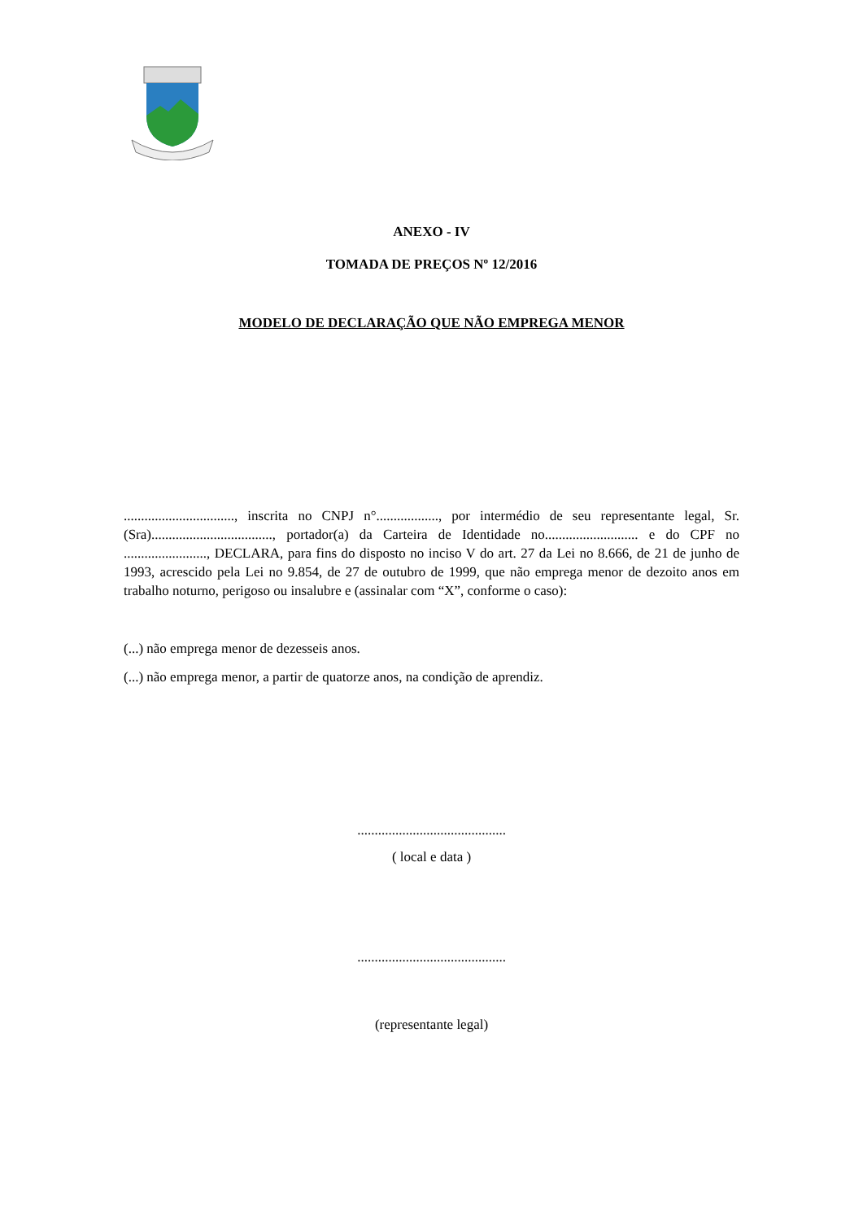ANEXO - IV
TOMADA DE PREÇOS Nº 12/2016
MODELO DE DECLARAÇÃO QUE NÃO EMPREGA MENOR
................................, inscrita no CNPJ n°.................., por intermédio de seu representante legal, Sr. (Sra)..................................., portador(a) da Carteira de Identidade no........................... e do CPF no ........................, DECLARA, para fins do disposto no inciso V do art. 27 da Lei no 8.666, de 21 de junho de 1993, acrescido pela Lei no 9.854, de 27 de outubro de 1999, que não emprega menor de dezoito anos em trabalho noturno, perigoso ou insalubre e (assinalar com “X”, conforme o caso):
(...) não emprega menor de dezesseis anos.
(...) não emprega menor, a partir de quatorze anos, na condição de aprendiz.
...........................................
( local e data )
...........................................
(representante legal)